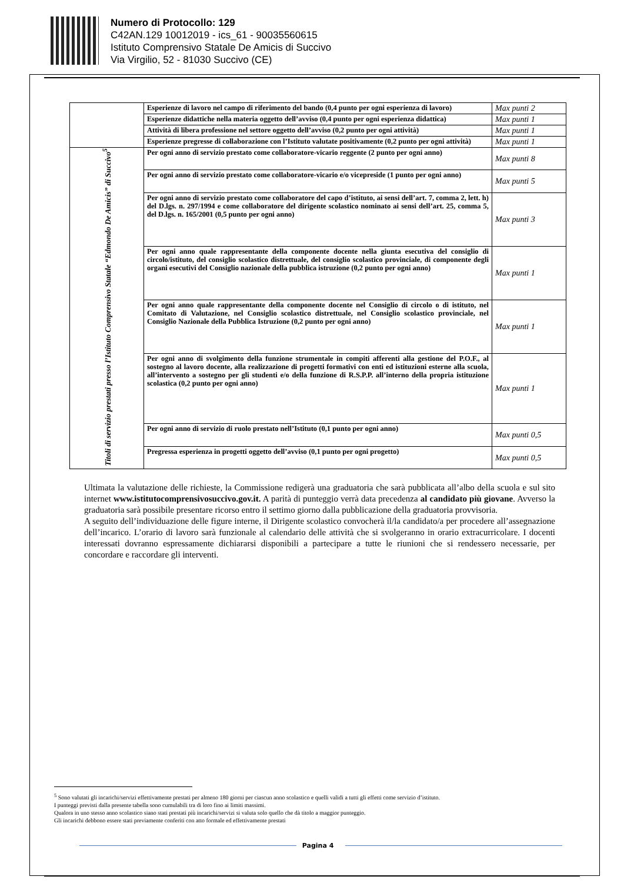Numero di Protocollo: 129
C42AN.129 10012019 - ics_61 - 90035560615
Istituto Comprensivo Statale De Amicis di Succivo
Via Virgilio, 52 - 81030 Succivo (CE)
| | Esperienze di lavoro nel campo di riferimento del bando (0,4 punto per ogni esperienza di lavoro) | Max punti 2 |
| | Esperienze didattiche nella materia oggetto dell’avviso (0,4 punto per ogni esperienza didattica) | Max punti 1 |
| | Attività di libera professione nel settore oggetto dell’avviso (0,2 punto per ogni attività) | Max punti 1 |
| | Esperienze pregresse di collaborazione con l’Istituto valutate positivamente (0,2 punto per ogni attività) | Max punti 1 |
| Titoli di servizio prestati presso l’Istituto Comprensivo Statale “Edmondo De Amicis” di Succivo<sup>5</sup> | Per ogni anno di servizio prestato come collaboratore-vicario reggente (2 punto per ogni anno) | Max punti 8 |
| | Per ogni anno di servizio prestato come collaboratore-vicario e/o vicepreside (1 punto per ogni anno) | Max punti 5 |
| | Per ogni anno di servizio prestato come collaboratore del capo d’istituto, ai sensi dell’art. 7, comma 2, lett. h) del D.lgs. n. 297/1994 e come collaboratore del dirigente scolastico nominato ai sensi dell’art. 25, comma 5, del D.lgs. n. 165/2001 (0,5 punto per ogni anno) | Max punti 3 |
| | Per ogni anno quale rappresentante della componente docente nella giunta esecutiva del consiglio di circolo/istituto, del consiglio scolastico distrettuale, del consiglio scolastico provinciale, di componente degli organi esecutivi del Consiglio nazionale della pubblica istruzione (0,2 punto per ogni anno) | Max punti 1 |
| | Per ogni anno quale rappresentante della componente docente nel Consiglio di circolo o di istituto, nel Comitato di Valutazione, nel Consiglio scolastico distrettuale, nel Consiglio scolastico provinciale, nel Consiglio Nazionale della Pubblica Istruzione (0,2 punto per ogni anno) | Max punti 1 |
| | Per ogni anno di svolgimento della funzione strumentale in compiti afferenti alla gestione del P.O.F., al sostegno al lavoro docente, alla realizzazione di progetti formativi con enti ed istituzioni esterne alla scuola, all’intervento a sostegno per gli studenti e/o della funzione di R.S.P.P. all’interno della propria istituzione scolastica (0,2 punto per ogni anno) | Max punti 1 |
| | Per ogni anno di servizio di ruolo prestato nell’Istituto (0,1 punto per ogni anno) | Max punti 0,5 |
| | Pregressa esperienza in progetti oggetto dell’avviso (0,1 punto per ogni progetto) | Max punti 0,5 |
Ultimata la valutazione delle richieste, la Commissione redigerà una graduatoria che sarà pubblicata all’albo della scuola e sul sito internet www.istitutocomprensivosuccivo.gov.it. A parità di punteggio verrà data precedenza al candidato più giovane. Avverso la graduatoria sarà possibile presentare ricorso entro il settimo giorno dalla pubblicazione della graduatoria provvisoria.
A seguito dell’individuazione delle figure interne, il Dirigente scolastico convocherà il/la candidato/a per procedere all’assegnazione dell’incarico. L’orario di lavoro sarà funzionale al calendario delle attività che si svolgeranno in orario extracurricolare. I docenti interessati dovranno espressamente dichiararsi disponibili a partecipare a tutte le riunioni che si rendessero necessarie, per concordare e raccordare gli interventi.
<sup>5</sup> Sono valutati gli incarichi/servizi effettivamente prestati per almeno 180 giorni per ciascun anno scolastico e quelli validi a tutti gli effetti come servizio d’istituto.
I punteggi previsti dalla presente tabella sono cumulabili tra di loro fino ai limiti massimi.
Qualora in uno stesso anno scolastico siano stati prestati più incarichi/servizi si valuta solo quello che dà titolo a maggior punteggio.
Gli incarichi debbono essere stati previamente conferiti con atto formale ed effettivamente prestati
Pagina 4